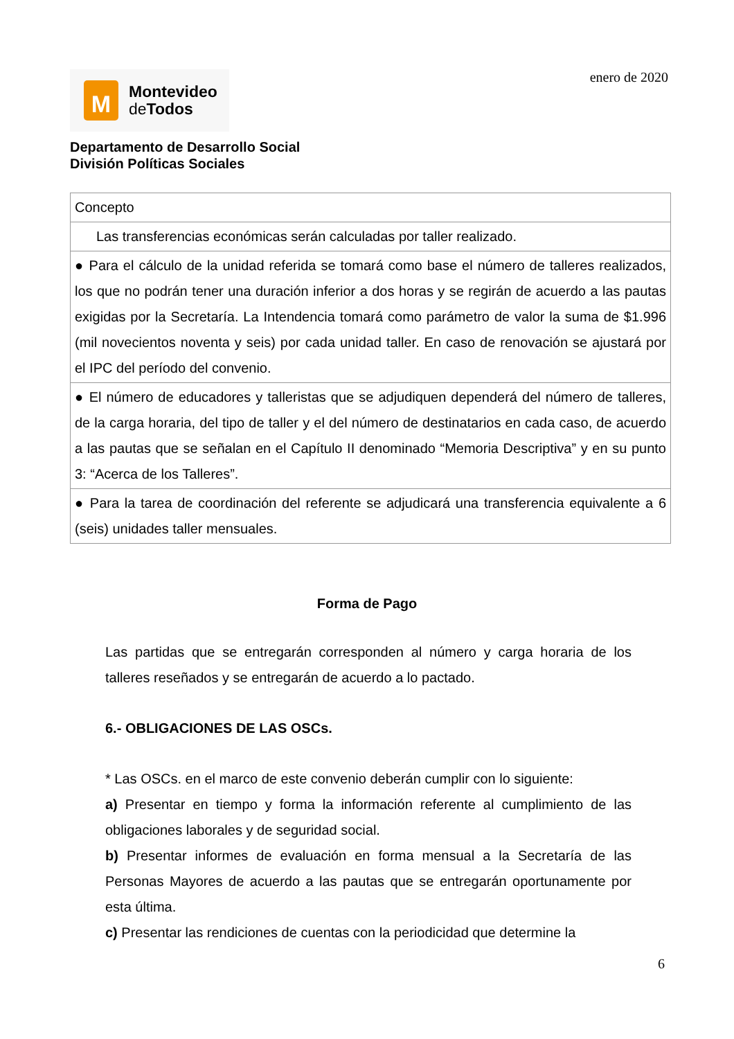M
Montevideo
de Todos
enero de 2020
Departamento de Desarrollo Social
División Políticas Sociales
| Concepto |
| Las transferencias económicas serán calculadas por taller realizado. |
| ● Para el cálculo de la unidad referida se tomará como base el número de talleres realizados, los que no podrán tener una duración inferior a dos horas y se regirán de acuerdo a las pautas exigidas por la Secretaría. La Intendencia tomará como parámetro de valor la suma de $1.996 (mil novecientos noventa y seis) por cada unidad taller. En caso de renovación se ajustará por el IPC del período del convenio. |
| ● El número de educadores y talleristas que se adjudiquen dependerá del número de talleres, de la carga horaria, del tipo de taller y el del número de destinatarios en cada caso, de acuerdo a las pautas que se señalan en el Capítulo II denominado “Memoria Descriptiva” y en su punto 3: “Acerca de los Talleres”. |
| ● Para la tarea de coordinación del referente se adjudicará una transferencia equivalente a 6 (seis) unidades taller mensuales. |
Forma de Pago
Las partidas que se entregarán corresponden al número y carga horaria de los talleres reseñados y se entregarán de acuerdo a lo pactado.
6.- OBLIGACIONES DE LAS OSCs.
* Las OSCs. en el marco de este convenio deberán cumplir con lo siguiente:
a) Presentar en tiempo y forma la información referente al cumplimiento de las obligaciones laborales y de seguridad social.
b) Presentar informes de evaluación en forma mensual a la Secretaría de las Personas Mayores de acuerdo a las pautas que se entregarán oportunamente por esta última.
c) Presentar las rendiciones de cuentas con la periodicidad que determine la
6